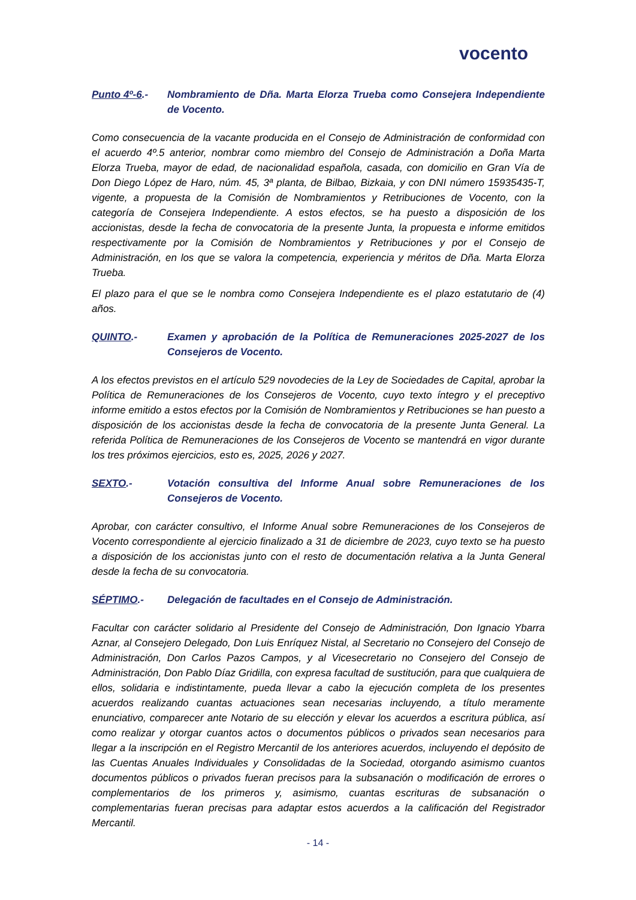vocento
Punto 4º-6.- Nombramiento de Dña. Marta Elorza Trueba como Consejera Independiente de Vocento.
Como consecuencia de la vacante producida en el Consejo de Administración de conformidad con el acuerdo 4º.5 anterior, nombrar como miembro del Consejo de Administración a Doña Marta Elorza Trueba, mayor de edad, de nacionalidad española, casada, con domicilio en Gran Vía de Don Diego López de Haro, núm. 45, 3ª planta, de Bilbao, Bizkaia, y con DNI número 15935435-T, vigente, a propuesta de la Comisión de Nombramientos y Retribuciones de Vocento, con la categoría de Consejera Independiente. A estos efectos, se ha puesto a disposición de los accionistas, desde la fecha de convocatoria de la presente Junta, la propuesta e informe emitidos respectivamente por la Comisión de Nombramientos y Retribuciones y por el Consejo de Administración, en los que se valora la competencia, experiencia y méritos de Dña. Marta Elorza Trueba.
El plazo para el que se le nombra como Consejera Independiente es el plazo estatutario de (4) años.
QUINTO.- Examen y aprobación de la Política de Remuneraciones 2025-2027 de los Consejeros de Vocento.
A los efectos previstos en el artículo 529 novodecies de la Ley de Sociedades de Capital, aprobar la Política de Remuneraciones de los Consejeros de Vocento, cuyo texto íntegro y el preceptivo informe emitido a estos efectos por la Comisión de Nombramientos y Retribuciones se han puesto a disposición de los accionistas desde la fecha de convocatoria de la presente Junta General. La referida Política de Remuneraciones de los Consejeros de Vocento se mantendrá en vigor durante los tres próximos ejercicios, esto es, 2025, 2026 y 2027.
SEXTO.- Votación consultiva del Informe Anual sobre Remuneraciones de los Consejeros de Vocento.
Aprobar, con carácter consultivo, el Informe Anual sobre Remuneraciones de los Consejeros de Vocento correspondiente al ejercicio finalizado a 31 de diciembre de 2023, cuyo texto se ha puesto a disposición de los accionistas junto con el resto de documentación relativa a la Junta General desde la fecha de su convocatoria.
SÉPTIMO.- Delegación de facultades en el Consejo de Administración.
Facultar con carácter solidario al Presidente del Consejo de Administración, Don Ignacio Ybarra Aznar, al Consejero Delegado, Don Luis Enríquez Nistal, al Secretario no Consejero del Consejo de Administración, Don Carlos Pazos Campos, y al Vicesecretario no Consejero del Consejo de Administración, Don Pablo Díaz Gridilla, con expresa facultad de sustitución, para que cualquiera de ellos, solidaria e indistintamente, pueda llevar a cabo la ejecución completa de los presentes acuerdos realizando cuantas actuaciones sean necesarias incluyendo, a título meramente enunciativo, comparecer ante Notario de su elección y elevar los acuerdos a escritura pública, así como realizar y otorgar cuantos actos o documentos públicos o privados sean necesarios para llegar a la inscripción en el Registro Mercantil de los anteriores acuerdos, incluyendo el depósito de las Cuentas Anuales Individuales y Consolidadas de la Sociedad, otorgando asimismo cuantos documentos públicos o privados fueran precisos para la subsanación o modificación de errores o complementarios de los primeros y, asimismo, cuantas escrituras de subsanación o complementarias fueran precisas para adaptar estos acuerdos a la calificación del Registrador Mercantil.
- 14 -